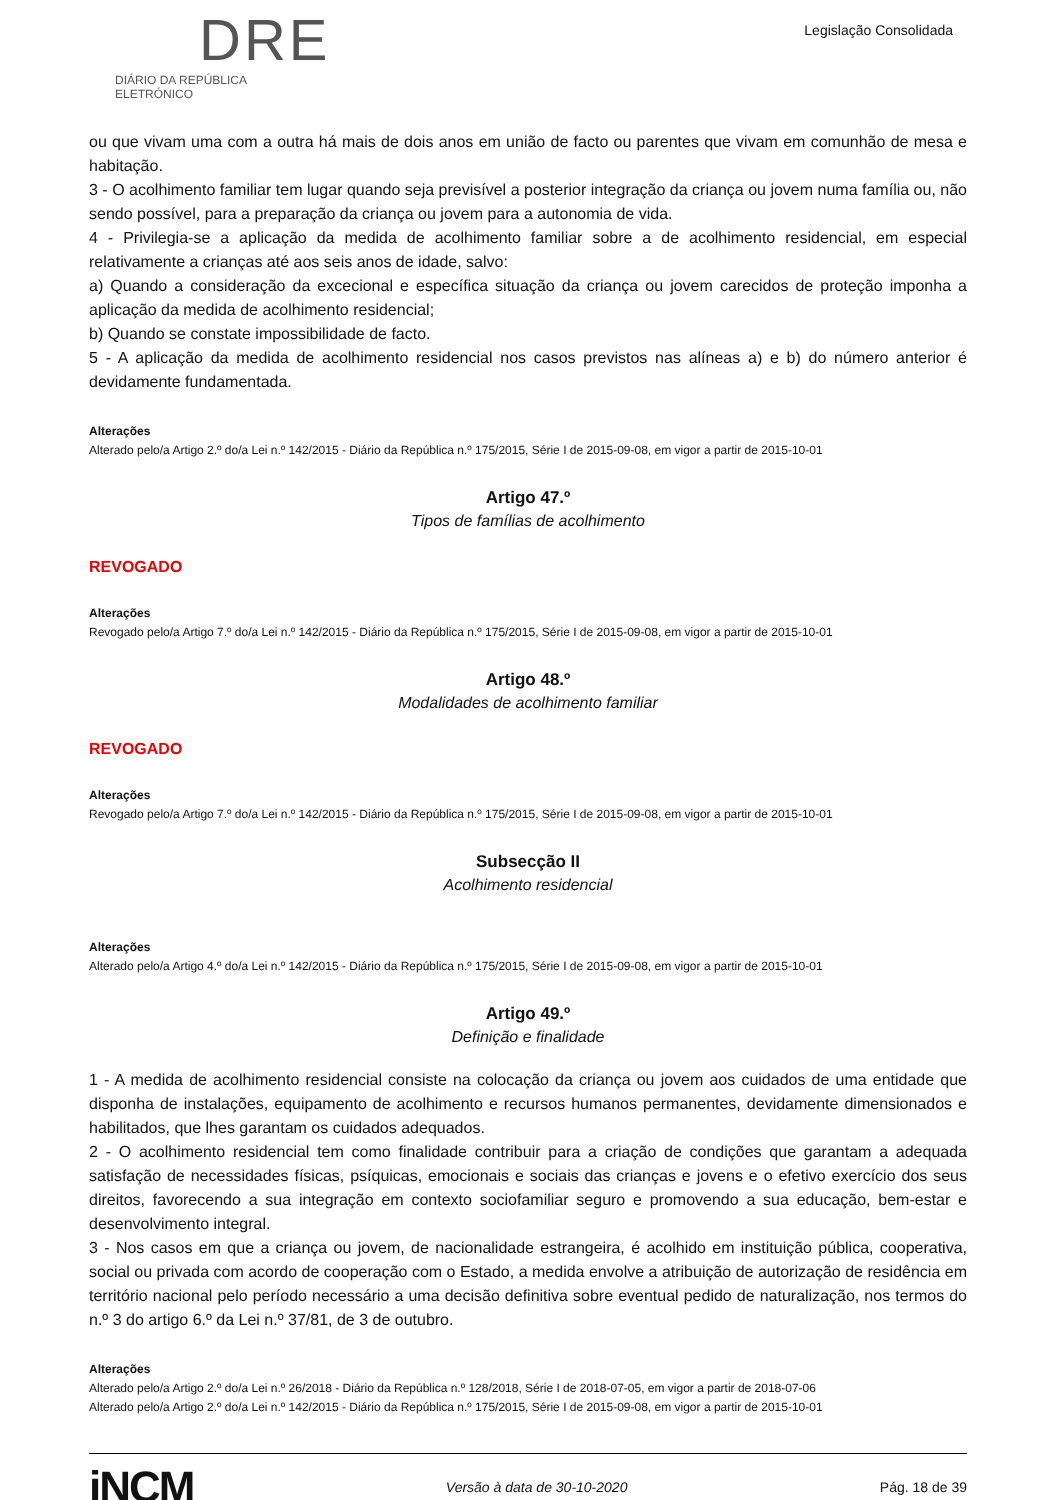DRE
DIÁRIO DA REPÚBLICA ELETRÓNICO
Legislação Consolidada
ou que vivam uma com a outra há mais de dois anos em união de facto ou parentes que vivam em comunhão de mesa e habitação.
3 - O acolhimento familiar tem lugar quando seja previsível a posterior integração da criança ou jovem numa família ou, não sendo possível, para a preparação da criança ou jovem para a autonomia de vida.
4 - Privilegia-se a aplicação da medida de acolhimento familiar sobre a de acolhimento residencial, em especial relativamente a crianças até aos seis anos de idade, salvo:
a) Quando a consideração da excecional e específica situação da criança ou jovem carecidos de proteção imponha a aplicação da medida de acolhimento residencial;
b) Quando se constate impossibilidade de facto.
5 - A aplicação da medida de acolhimento residencial nos casos previstos nas alíneas a) e b) do número anterior é devidamente fundamentada.
Alterações
Alterado pelo/a Artigo 2.º do/a Lei n.º 142/2015 - Diário da República n.º 175/2015, Série I de 2015-09-08, em vigor a partir de 2015-10-01
Artigo 47.º
Tipos de famílias de acolhimento
REVOGADO
Alterações
Revogado pelo/a Artigo 7.º do/a Lei n.º 142/2015 - Diário da República n.º 175/2015, Série I de 2015-09-08, em vigor a partir de 2015-10-01
Artigo 48.º
Modalidades de acolhimento familiar
REVOGADO
Alterações
Revogado pelo/a Artigo 7.º do/a Lei n.º 142/2015 - Diário da República n.º 175/2015, Série I de 2015-09-08, em vigor a partir de 2015-10-01
Subsecção II
Acolhimento residencial
Alterações
Alterado pelo/a Artigo 4.º do/a Lei n.º 142/2015 - Diário da República n.º 175/2015, Série I de 2015-09-08, em vigor a partir de 2015-10-01
Artigo 49.º
Definição e finalidade
1 - A medida de acolhimento residencial consiste na colocação da criança ou jovem aos cuidados de uma entidade que disponha de instalações, equipamento de acolhimento e recursos humanos permanentes, devidamente dimensionados e habilitados, que lhes garantam os cuidados adequados.
2 - O acolhimento residencial tem como finalidade contribuir para a criação de condições que garantam a adequada satisfação de necessidades físicas, psíquicas, emocionais e sociais das crianças e jovens e o efetivo exercício dos seus direitos, favorecendo a sua integração em contexto sociofamiliar seguro e promovendo a sua educação, bem-estar e desenvolvimento integral.
3 - Nos casos em que a criança ou jovem, de nacionalidade estrangeira, é acolhido em instituição pública, cooperativa, social ou privada com acordo de cooperação com o Estado, a medida envolve a atribuição de autorização de residência em território nacional pelo período necessário a uma decisão definitiva sobre eventual pedido de naturalização, nos termos do n.º 3 do artigo 6.º da Lei n.º 37/81, de 3 de outubro.
Alterações
Alterado pelo/a Artigo 2.º do/a Lei n.º 26/2018 - Diário da República n.º 128/2018, Série I de 2018-07-05, em vigor a partir de 2018-07-06
Alterado pelo/a Artigo 2.º do/a Lei n.º 142/2015 - Diário da República n.º 175/2015, Série I de 2015-09-08, em vigor a partir de 2015-10-01
iNCM
Versão à data de 30-10-2020 Pág. 18 de 39